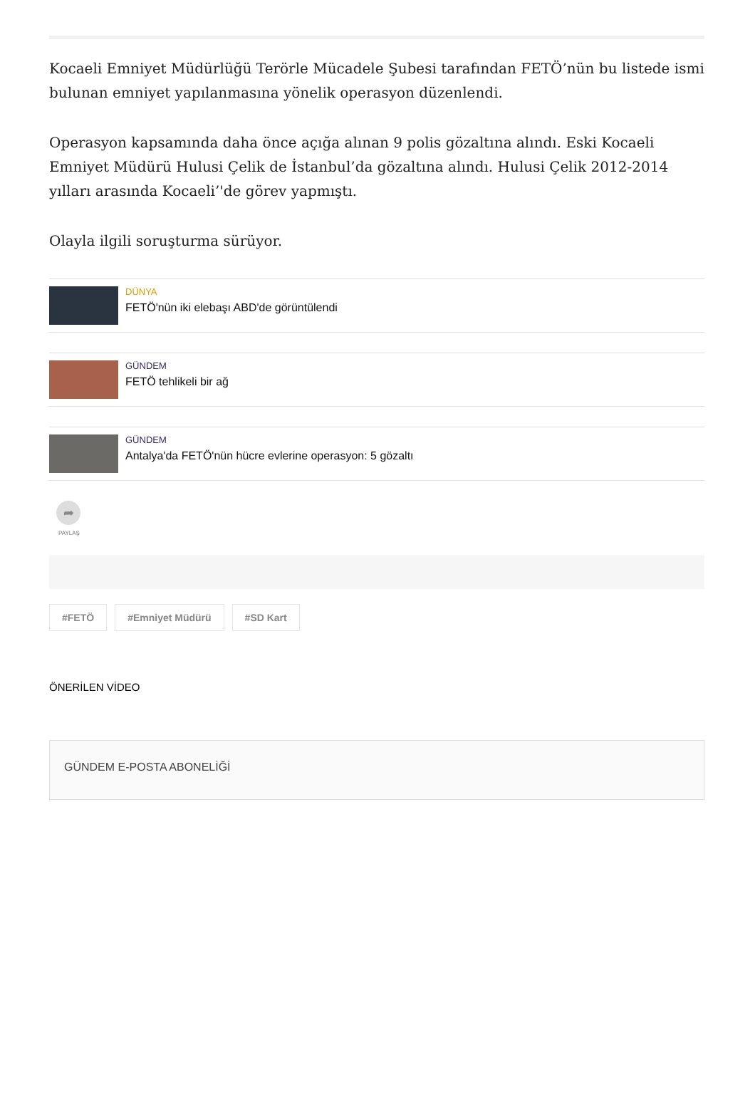Kocaeli Emniyet Müdürlüğü Terörle Mücadele Şubesi tarafından FETÖ’nün bu listede ismi bulunan emniyet yapılanmasına yönelik operasyon düzenlendi.
Operasyon kapsamında daha önce açığa alınan 9 polis gözaltına alındı. Eski Kocaeli Emniyet Müdürü Hulusi Çelik de İstanbul’da gözaltına alındı. Hulusi Çelik 2012-2014 yılları arasında Kocaeli’'de görev yapmıştı.
Olayla ilgili soruşturma sürüyor.
DÜNYA
FETÖ'nün iki elebaşı ABD'de görüntülendi
GÜNDEM
FETÖ tehlikeli bir ağ
GÜNDEM
Antalya'da FETÖ'nün hücre evlerine operasyon: 5 gözaltı
➦
PAYLAŞ
#FETÖ #Emniyet Müdürü #SD Kart
ÖNERİLEN VİDEO
GÜNDEM E-POSTA ABONELİĞİ